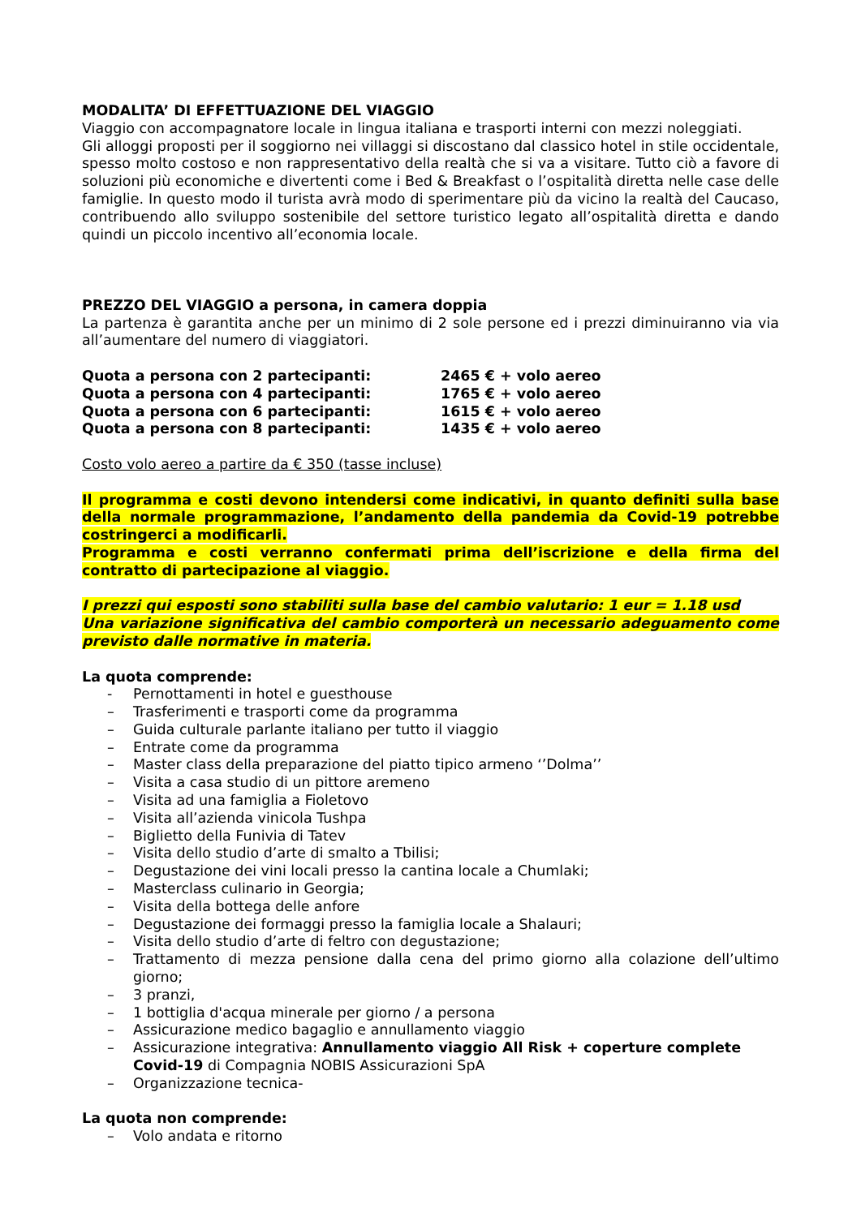MODALITA’ DI EFFETTUAZIONE DEL VIAGGIO
Viaggio con accompagnatore locale in lingua italiana e trasporti interni con mezzi noleggiati.
Gli alloggi proposti per il soggiorno nei villaggi si discostano dal classico hotel in stile occidentale, spesso molto costoso e non rappresentativo della realtà che si va a visitare. Tutto ciò a favore di soluzioni più economiche e divertenti come i Bed & Breakfast o l’ospitalità diretta nelle case delle famiglie. In questo modo il turista avrà modo di sperimentare più da vicino la realtà del Caucaso, contribuendo allo sviluppo sostenibile del settore turistico legato all’ospitalità diretta e dando quindi un piccolo incentivo all’economia locale.
PREZZO DEL VIAGGIO a persona, in camera doppia
La partenza è garantita anche per un minimo di 2 sole persone ed i prezzi diminuiranno via via all’aumentare del numero di viaggiatori.
| Quota a persona con 2 partecipanti: | 2465 € + volo aereo |
| Quota a persona con 4 partecipanti: | 1765 € + volo aereo |
| Quota a persona con 6 partecipanti: | 1615 € + volo aereo |
| Quota a persona con 8 partecipanti: | 1435 € + volo aereo |
Costo volo aereo a partire da € 350 (tasse incluse)
Il programma e costi devono intendersi come indicativi, in quanto definiti sulla base della normale programmazione, l’andamento della pandemia da Covid-19 potrebbe costringerci a modificarli.
Programma e costi verranno confermati prima dell’iscrizione e della firma del contratto di partecipazione al viaggio.
I prezzi qui esposti sono stabiliti sulla base del cambio valutario: 1 eur = 1.18 usd
Una variazione significativa del cambio comporterà un necessario adeguamento come previsto dalle normative in materia.
La quota comprende:
- Pernottamenti in hotel e guesthouse
– Trasferimenti e trasporti come da programma
– Guida culturale parlante italiano per tutto il viaggio
– Entrate come da programma
– Master class della preparazione del piatto tipico armeno ‘’Dolma’’
– Visita a casa studio di un pittore aremeno
– Visita ad una famiglia a Fioletovo
– Visita all’azienda vinicola Tushpa
– Biglietto della Funivia di Tatev
– Visita dello studio d’arte di smalto a Tbilisi;
– Degustazione dei vini locali presso la cantina locale a Chumlaki;
– Masterclass culinario in Georgia;
– Visita della bottega delle anfore
– Degustazione dei formaggi presso la famiglia locale a Shalauri;
– Visita dello studio d’arte di feltro con degustazione;
– Trattamento di mezza pensione dalla cena del primo giorno alla colazione dell’ultimo giorno;
– 3 pranzi,
– 1 bottiglia d'acqua minerale per giorno / a persona
– Assicurazione medico bagaglio e annullamento viaggio
– Assicurazione integrativa: Annullamento viaggio All Risk + coperture complete Covid-19 di Compagnia NOBIS Assicurazioni SpA
– Organizzazione tecnica-
La quota non comprende:
– Volo andata e ritorno